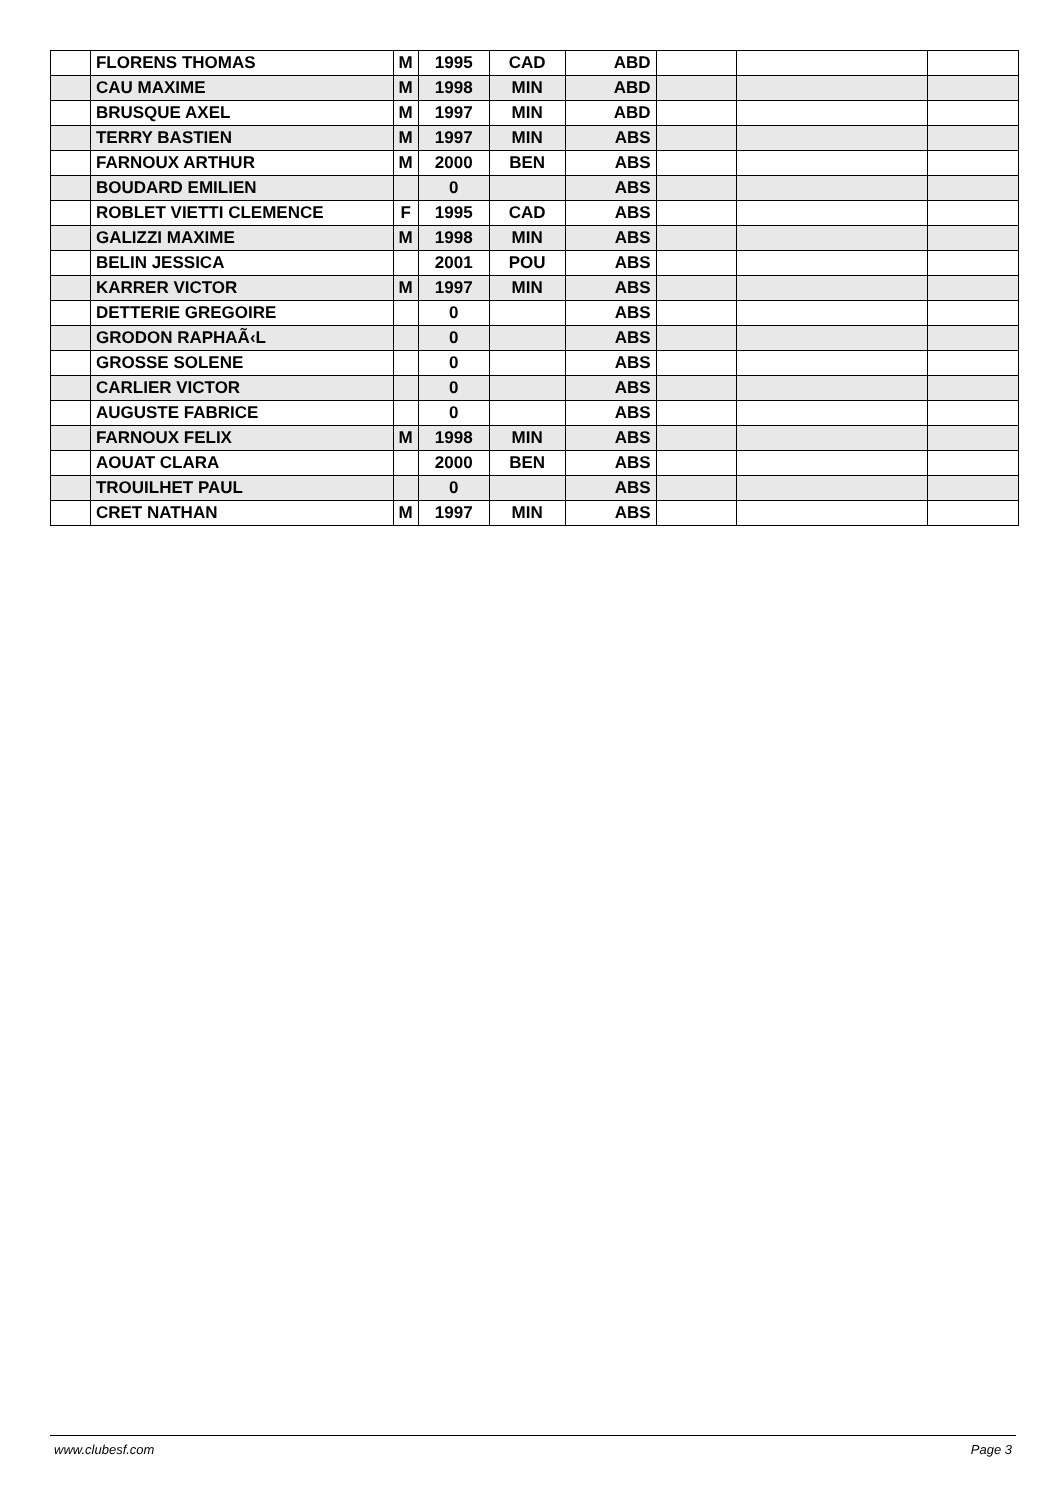| | FLORENS THOMAS | M | 1995 | CAD | ABD | | | |
| | CAU MAXIME | M | 1998 | MIN | ABD | | | |
| | BRUSQUE AXEL | M | 1997 | MIN | ABD | | | |
| | TERRY BASTIEN | M | 1997 | MIN | ABS | | | |
| | FARNOUX ARTHUR | M | 2000 | BEN | ABS | | | |
| | BOUDARD EMILIEN | | 0 | | ABS | | | |
| | ROBLET VIETTI CLEMENCE | F | 1995 | CAD | ABS | | | |
| | GALIZZI MAXIME | M | 1998 | MIN | ABS | | | |
| | BELIN JESSICA | | 2001 | POU | ABS | | | |
| | KARRER VICTOR | M | 1997 | MIN | ABS | | | |
| | DETTERIE GREGOIRE | | 0 | | ABS | | | |
| | GRODON RAPHAÃ‹L | | 0 | | ABS | | | |
| | GROSSE SOLENE | | 0 | | ABS | | | |
| | CARLIER VICTOR | | 0 | | ABS | | | |
| | AUGUSTE FABRICE | | 0 | | ABS | | | |
| | FARNOUX FELIX | M | 1998 | MIN | ABS | | | |
| | AOUAT CLARA | | 2000 | BEN | ABS | | | |
| | TROUILHET PAUL | | 0 | | ABS | | | |
| | CRET NATHAN | M | 1997 | MIN | ABS | | | |
www.clubesf.com Page 3